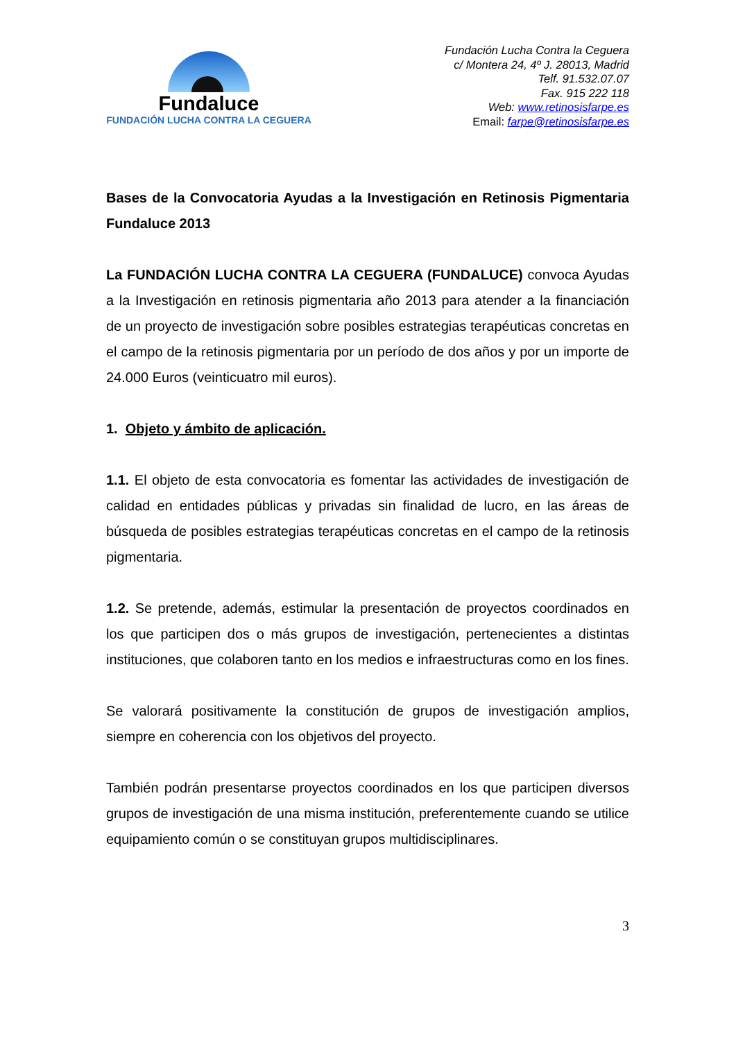Fundaluce
FUNDACIÓN LUCHA CONTRA LA CEGUERA
Fundación Lucha Contra la Ceguera
c/ Montera 24, 4º J. 28013, Madrid
Telf. 91.532.07.07
Fax. 915 222 118
Web: www.retinosisfarpe.es
Email: farpe@retinosisfarpe.es
Bases de la Convocatoria Ayudas a la Investigación en Retinosis Pigmentaria Fundaluce 2013
La FUNDACIÓN LUCHA CONTRA LA CEGUERA (FUNDALUCE) convoca Ayudas a la Investigación en retinosis pigmentaria año 2013 para atender a la financiación de un proyecto de investigación sobre posibles estrategias terapéuticas concretas en el campo de la retinosis pigmentaria por un período de dos años y por un importe de 24.000 Euros (veinticuatro mil euros).
1. Objeto y ámbito de aplicación.
1.1. El objeto de esta convocatoria es fomentar las actividades de investigación de calidad en entidades públicas y privadas sin finalidad de lucro, en las áreas de búsqueda de posibles estrategias terapéuticas concretas en el campo de la retinosis pigmentaria.
1.2. Se pretende, además, estimular la presentación de proyectos coordinados en los que participen dos o más grupos de investigación, pertenecientes a distintas instituciones, que colaboren tanto en los medios e infraestructuras como en los fines.
Se valorará positivamente la constitución de grupos de investigación amplios, siempre en coherencia con los objetivos del proyecto.
También podrán presentarse proyectos coordinados en los que participen diversos grupos de investigación de una misma institución, preferentemente cuando se utilice equipamiento común o se constituyan grupos multidisciplinares.
3